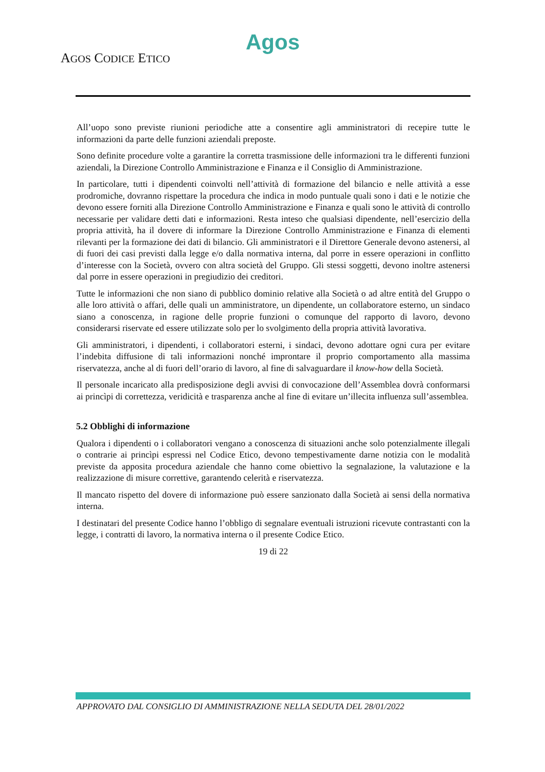Agos
AGOS CODICE ETICO
All’uopo sono previste riunioni periodiche atte a consentire agli amministratori di recepire tutte le informazioni da parte delle funzioni aziendali preposte.
Sono definite procedure volte a garantire la corretta trasmissione delle informazioni tra le differenti funzioni aziendali, la Direzione Controllo Amministrazione e Finanza e il Consiglio di Amministrazione.
In particolare, tutti i dipendenti coinvolti nell’attività di formazione del bilancio e nelle attività a esse prodromiche, dovranno rispettare la procedura che indica in modo puntuale quali sono i dati e le notizie che devono essere forniti alla Direzione Controllo Amministrazione e Finanza e quali sono le attività di controllo necessarie per validare detti dati e informazioni. Resta inteso che qualsiasi dipendente, nell’esercizio della propria attività, ha il dovere di informare la Direzione Controllo Amministrazione e Finanza di elementi rilevanti per la formazione dei dati di bilancio. Gli amministratori e il Direttore Generale devono astenersi, al di fuori dei casi previsti dalla legge e/o dalla normativa interna, dal porre in essere operazioni in conflitto d’interesse con la Società, ovvero con altra società del Gruppo. Gli stessi soggetti, devono inoltre astenersi dal porre in essere operazioni in pregiudizio dei creditori.
Tutte le informazioni che non siano di pubblico dominio relative alla Società o ad altre entità del Gruppo o alle loro attività o affari, delle quali un amministratore, un dipendente, un collaboratore esterno, un sindaco siano a conoscenza, in ragione delle proprie funzioni o comunque del rapporto di lavoro, devono considerarsi riservate ed essere utilizzate solo per lo svolgimento della propria attività lavorativa.
Gli amministratori, i dipendenti, i collaboratori esterni, i sindaci, devono adottare ogni cura per evitare l’indebita diffusione di tali informazioni nonché improntare il proprio comportamento alla massima riservatezza, anche al di fuori dell’orario di lavoro, al fine di salvaguardare il know-how della Società.
Il personale incaricato alla predisposizione degli avvisi di convocazione dell’Assemblea dovrà conformarsi ai princìpi di correttezza, veridicità e trasparenza anche al fine di evitare un’illecita influenza sull’assemblea.
5.2 Obblighi di informazione
Qualora i dipendenti o i collaboratori vengano a conoscenza di situazioni anche solo potenzialmente illegali o contrarie ai princìpi espressi nel Codice Etico, devono tempestivamente darne notizia con le modalità previste da apposita procedura aziendale che hanno come obiettivo la segnalazione, la valutazione e la realizzazione di misure correttive, garantendo celerità e riservatezza.
Il mancato rispetto del dovere di informazione può essere sanzionato dalla Società ai sensi della normativa interna.
I destinatari del presente Codice hanno l’obbligo di segnalare eventuali istruzioni ricevute contrastanti con la legge, i contratti di lavoro, la normativa interna o il presente Codice Etico.
19 di 22
APPROVATO DAL CONSIGLIO DI AMMINISTRAZIONE NELLA SEDUTA DEL 28/01/2022